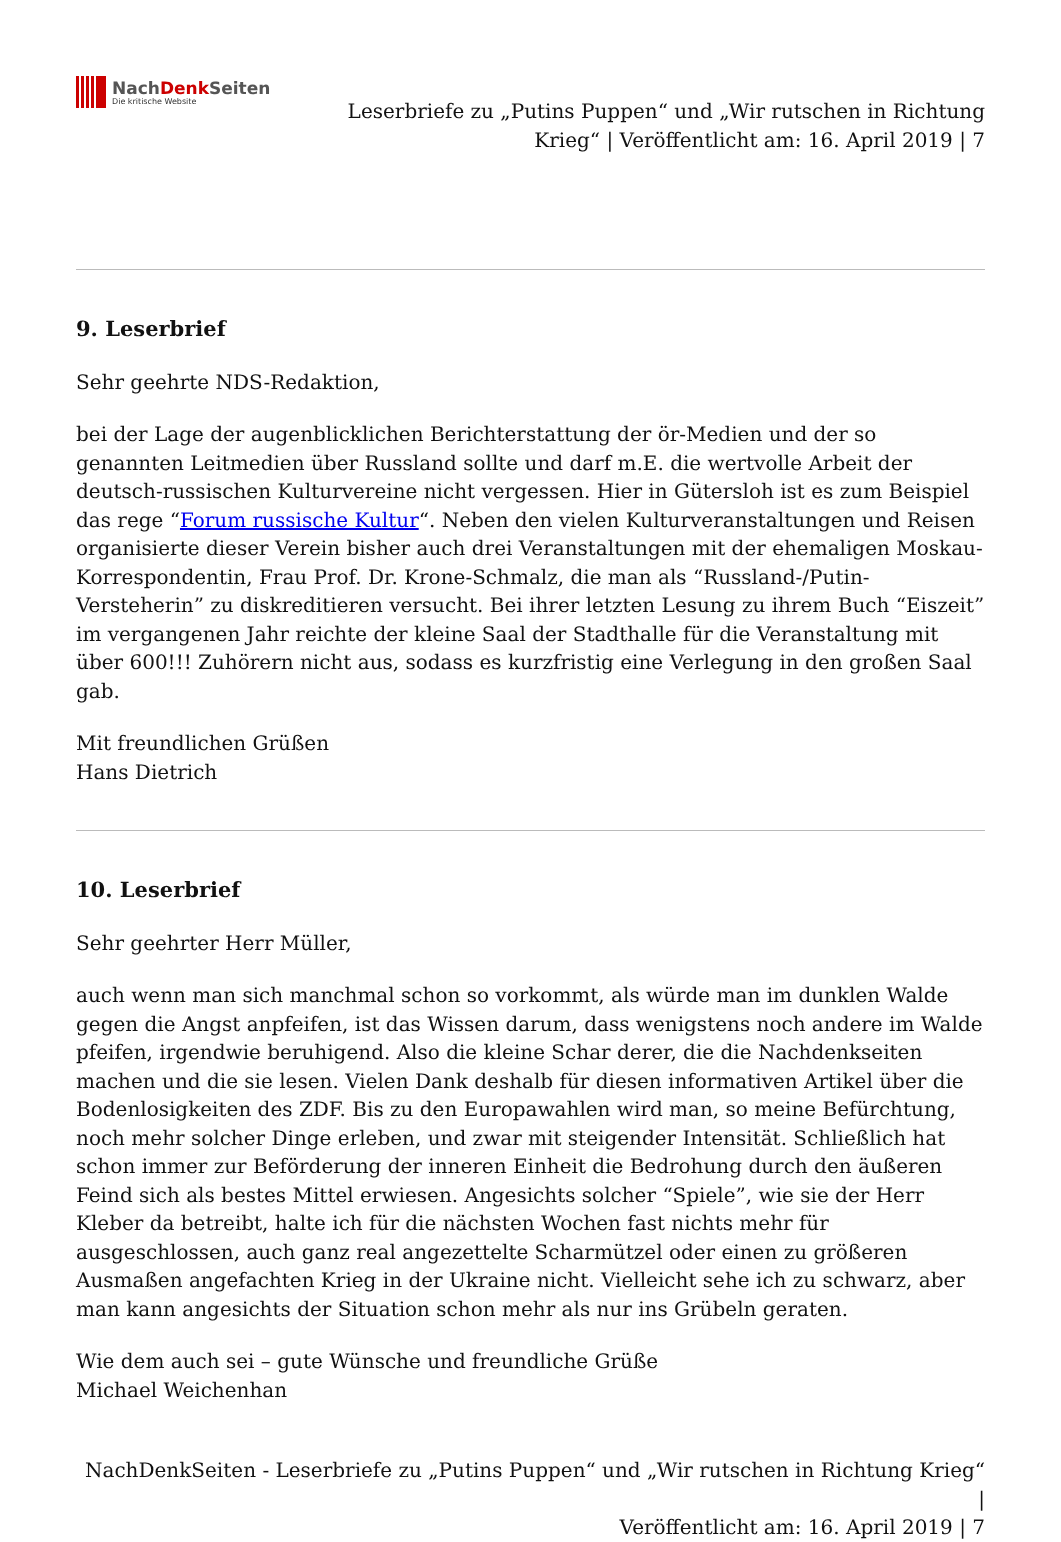NachDenk Seiten
Die kritische Website
Leserbriefe zu „Putins Puppen“ und „Wir rutschen in Richtung
Krieg“ | Veröffentlicht am: 16. April 2019 | 7
9. Leserbrief
Sehr geehrte NDS-Redaktion,
bei der Lage der augenblicklichen Berichterstattung der ör-Medien und der so genannten Leitmedien über Russland sollte und darf m.E. die wertvolle Arbeit der deutsch-russischen Kulturvereine nicht vergessen. Hier in Gütersloh ist es zum Beispiel das rege “Forum russische Kultur“. Neben den vielen Kulturveranstaltungen und Reisen organisierte dieser Verein bisher auch drei Veranstaltungen mit der ehemaligen Moskau-Korrespondentin, Frau Prof. Dr. Krone-Schmalz, die man als “Russland-/Putin-Versteherin” zu diskreditieren versucht. Bei ihrer letzten Lesung zu ihrem Buch “Eiszeit” im vergangenen Jahr reichte der kleine Saal der Stadthalle für die Veranstaltung mit über 600!!! Zuhörern nicht aus, sodass es kurzfristig eine Verlegung in den großen Saal gab.
Mit freundlichen Grüßen
Hans Dietrich
10. Leserbrief
Sehr geehrter Herr Müller,
auch wenn man sich manchmal schon so vorkommt, als würde man im dunklen Walde gegen die Angst anpfeifen, ist das Wissen darum, dass wenigstens noch andere im Walde pfeifen, irgendwie beruhigend. Also die kleine Schar derer, die die Nachdenkseiten machen und die sie lesen. Vielen Dank deshalb für diesen informativen Artikel über die Bodenlosigkeiten des ZDF. Bis zu den Europawahlen wird man, so meine Befürchtung, noch mehr solcher Dinge erleben, und zwar mit steigender Intensität. Schließlich hat schon immer zur Beförderung der inneren Einheit die Bedrohung durch den äußeren Feind sich als bestes Mittel erwiesen. Angesichts solcher “Spiele”, wie sie der Herr Kleber da betreibt, halte ich für die nächsten Wochen fast nichts mehr für ausgeschlossen, auch ganz real angezettelte Scharmützel oder einen zu größeren Ausmaßen angefachten Krieg in der Ukraine nicht. Vielleicht sehe ich zu schwarz, aber man kann angesichts der Situation schon mehr als nur ins Grübeln geraten.
Wie dem auch sei – gute Wünsche und freundliche Grüße
Michael Weichenhan
NachDenkSeiten - Leserbriefe zu „Putins Puppen“ und „Wir rutschen in Richtung Krieg“ |
Veröffentlicht am: 16. April 2019 | 7